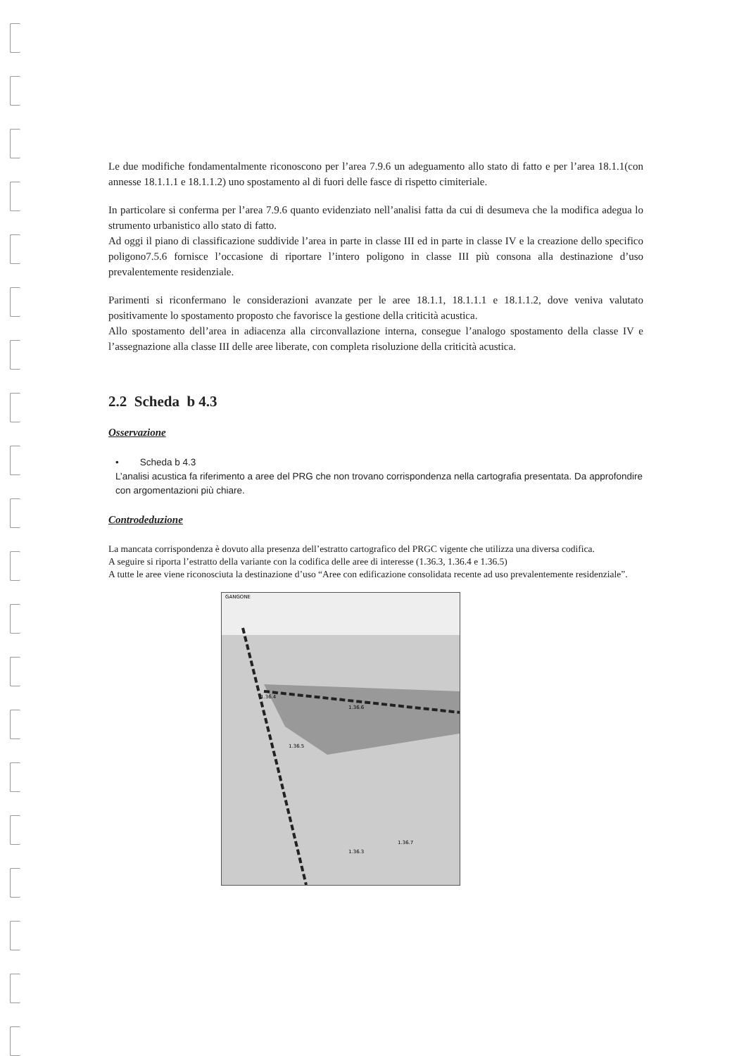Le due modifiche fondamentalmente riconoscono per l’area 7.9.6 un adeguamento allo stato di fatto e per l’area 18.1.1(con annesse 18.1.1.1 e 18.1.1.2) uno spostamento al di fuori delle fasce di rispetto cimiteriale.
In particolare si conferma per l’area 7.9.6 quanto evidenziato nell’analisi fatta da cui di desumeva che la modifica adegua lo strumento urbanistico allo stato di fatto.
Ad oggi il piano di classificazione suddivide l’area in parte in classe III ed in parte in classe IV e la creazione dello specifico poligono7.5.6 fornisce l’occasione di riportare l’intero poligono in classe III più consona alla destinazione d’uso prevalentemente residenziale.
Parimenti si riconfermano le considerazioni avanzate per le aree 18.1.1, 18.1.1.1 e 18.1.1.2, dove veniva valutato positivamente lo spostamento proposto che favorisce la gestione della criticità acustica.
Allo spostamento dell’area in adiacenza alla circonvallazione interna, consegue l’analogo spostamento della classe IV e l’assegnazione alla classe III delle aree liberate, con completa risoluzione della criticità acustica.
2.2 Scheda b 4.3
Osservazione
• Scheda b 4.3
L’analisi acustica fa riferimento a aree del PRG che non trovano corrispondenza nella cartografia presentata. Da approfondire con argomentazioni più chiare.
Controdeduzione
La mancata corrispondenza è dovuto alla presenza dell’estratto cartografico del PRGC vigente che utilizza una diversa codifica.
A seguire si riporta l’estratto della variante con la codifica delle aree di interesse (1.36.3, 1.36.4 e 1.36.5)
A tutte le aree viene riconosciuta la destinazione d’uso “Aree con edificazione consolidata recente ad uso prevalentemente residenziale”.
GANGONE
1.36.4
1.36.6
1.36.5
1.36.3
1.36.7